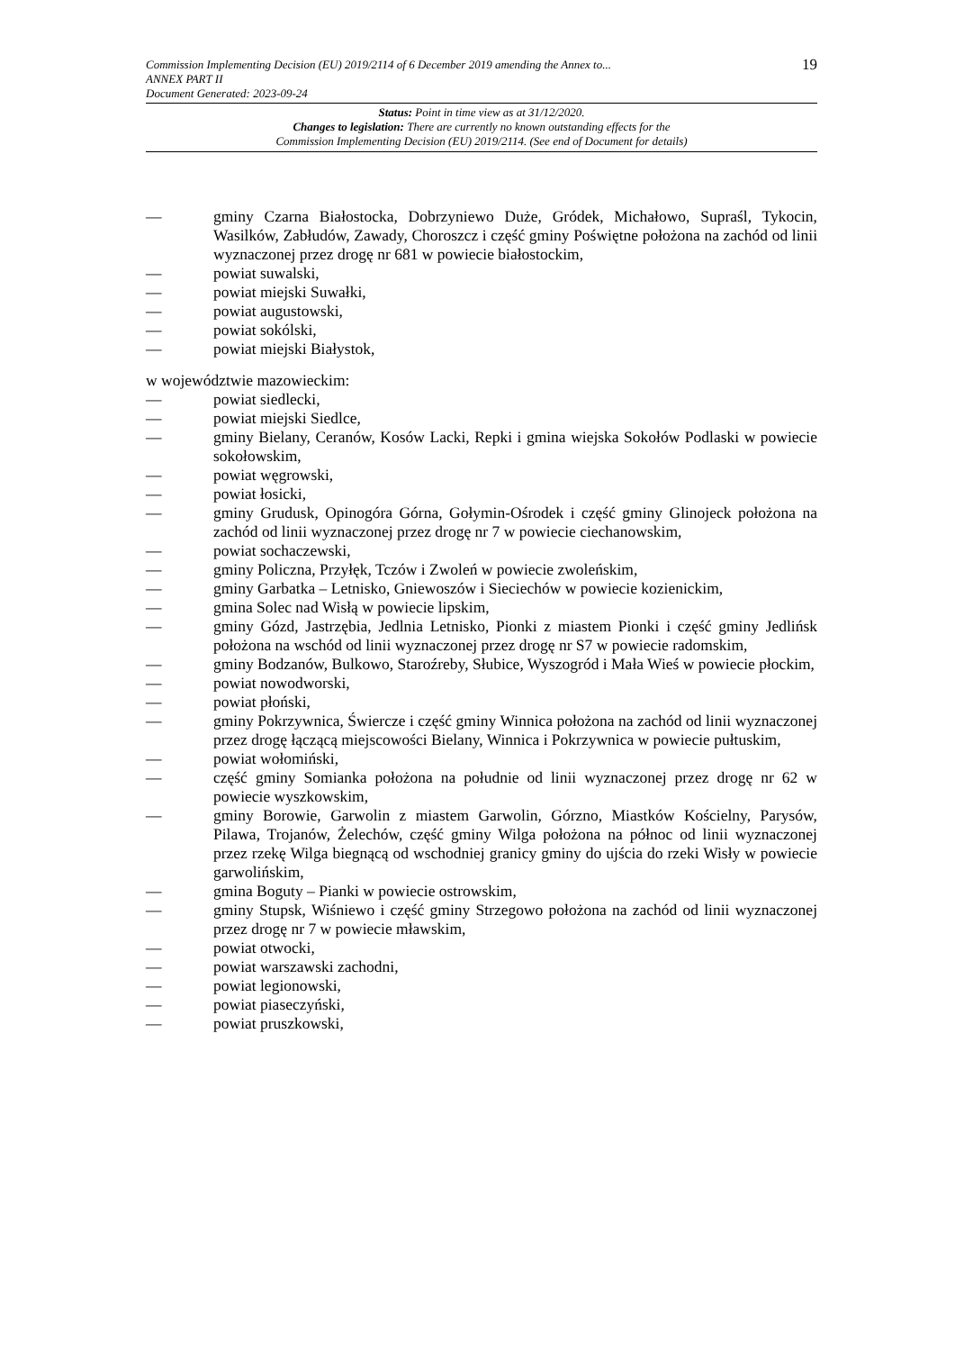19 Commission Implementing Decision (EU) 2019/2114 of 6 December 2019 amending the Annex to...
ANNEX PART II
Document Generated: 2023-09-24
Status: Point in time view as at 31/12/2020.
Changes to legislation: There are currently no known outstanding effects for the
Commission Implementing Decision (EU) 2019/2114. (See end of Document for details)
— gminy Czarna Białostocka, Dobrzyniewo Duże, Gródek, Michałowo, Supraśl, Tykocin, Wasilków, Zabłudów, Zawady, Choroszcz i część gminy Poświętne położona na zachód od linii wyznaczonej przez drogę nr 681 w powiecie białostockim,
— powiat suwalski,
— powiat miejski Suwałki,
— powiat augustowski,
— powiat sokólski,
— powiat miejski Białystok,
w województwie mazowieckim:
— powiat siedlecki,
— powiat miejski Siedlce,
— gminy Bielany, Ceranów, Kosów Lacki, Repki i gmina wiejska Sokołów Podlaski w powiecie sokołowskim,
— powiat węgrowski,
— powiat łosicki,
— gminy Grudusk, Opinogóra Górna, Gołymin-Ośrodek i część gminy Glinojeck położona na zachód od linii wyznaczonej przez drogę nr 7 w powiecie ciechanowskim,
— powiat sochaczewski,
— gminy Policzna, Przyłęk, Tczów i Zwoleń w powiecie zwoleńskim,
— gminy Garbatka – Letnisko, Gniewoszów i Sieciechów w powiecie kozienickim,
— gmina Solec nad Wisłą w powiecie lipskim,
— gminy Gózd, Jastrzębia, Jedlnia Letnisko, Pionki z miastem Pionki i część gminy Jedlińsk położona na wschód od linii wyznaczonej przez drogę nr S7 w powiecie radomskim,
— gminy Bodzanów, Bulkowo, Staroźreby, Słubice, Wyszogród i Mała Wieś w powiecie płockim,
— powiat nowodworski,
— powiat płoński,
— gminy Pokrzywnica, Świercze i część gminy Winnica położona na zachód od linii wyznaczonej przez drogę łączącą miejscowości Bielany, Winnica i Pokrzywnica w powiecie pułtuskim,
— powiat wołomiński,
— część gminy Somianka położona na południe od linii wyznaczonej przez drogę nr 62 w powiecie wyszkowskim,
— gminy Borowie, Garwolin z miastem Garwolin, Górzno, Miastków Kościelny, Parysów, Pilawa, Trojanów, Żelechów, część gminy Wilga położona na północ od linii wyznaczonej przez rzekę Wilga biegnącą od wschodniej granicy gminy do ujścia do rzeki Wisły w powiecie garwolińskim,
— gmina Boguty – Pianki w powiecie ostrowskim,
— gminy Stupsk, Wiśniewo i część gminy Strzegowo położona na zachód od linii wyznaczonej przez drogę nr 7 w powiecie mławskim,
— powiat otwocki,
— powiat warszawski zachodni,
— powiat legionowski,
— powiat piaseczyński,
— powiat pruszkowski,